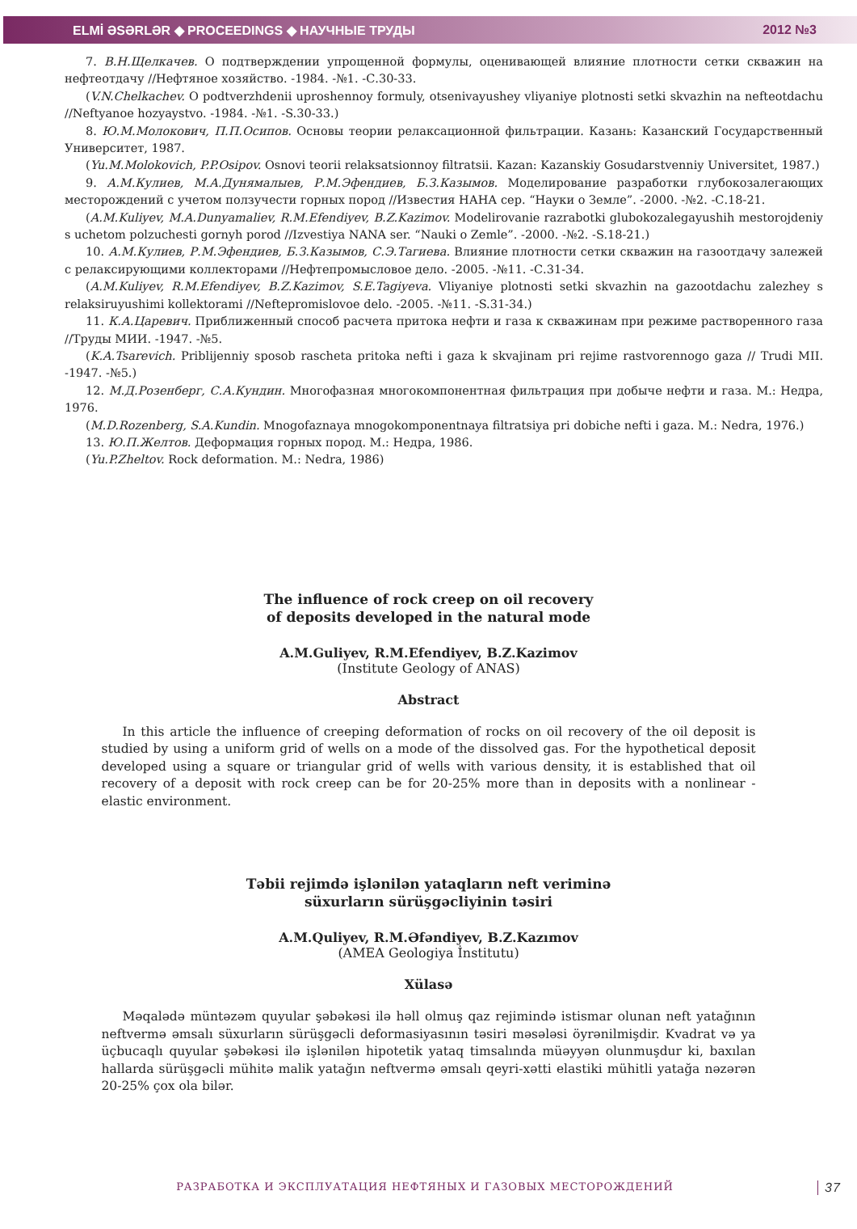ELMİ ƏSƏRLƏR ◆ PROCEEDINGS ◆ НАУЧНЫЕ ТРУДЫ 2012 №3
7. В.Н.Щелкачев. О подтверждении упрощенной формулы, оценивающей влияние плотности сетки скважин на нефтеотдачу //Нефтяное хозяйство. -1984. -№1. -С.30-33.
(V.N.Chelkachev. O podtverzhdenii uproshennoy formuly, otsenivayushey vliyaniye plotnosti setki skvazhin na nefteotdachu //Neftyanoe hozyaystvo. -1984. -№1. -S.30-33.)
8. Ю.М.Молокович, П.П.Осипов. Основы теории релаксационной фильтрации. Казань: Казанский Государственный Университет, 1987.
(Yu.M.Molokovich, P.P.Osipov. Osnovi teorii relaksatsionnoy filtratsii. Kazan: Kazanskiy Gosudarstvenniy Universitet, 1987.)
9. А.М.Кулиев, М.А.Дунямалыев, Р.М.Эфендиев, Б.З.Казымов. Моделирование разработки глубокозалегающих месторождений с учетом ползучести горных пород //Известия НАНА сер. “Науки о Земле”. -2000. -№2. -С.18-21.
(A.M.Kuliyev, M.A.Dunyamaliev, R.M.Efendiyev, B.Z.Kazimov. Modelirovanie razrabotki glubokozalegayushih mestorojdeniy s uchetom polzuchesti gornyh porod //Izvestiya NANA ser. “Nauki o Zemle”. -2000. -№2. -S.18-21.)
10. А.М.Кулиев, Р.М.Эфендиев, Б.З.Казымов, С.Э.Тагиева. Влияние плотности сетки скважин на газоотдачу залежей с релаксирующими коллекторами //Нефтепромысловое дело. -2005. -№11. -С.31-34.
(A.M.Kuliyev, R.M.Efendiyev, B.Z.Kazimov, S.E.Tagiyeva. Vliyaniye plotnosti setki skvazhin na gazootdachu zalezhey s relaksiruyushimi kollektorami //Neftepromislovoe delo. -2005. -№11. -S.31-34.)
11. К.А.Царевич. Приближенный способ расчета притока нефти и газа к скважинам при режиме растворенного газа //Труды МИИ. -1947. -№5.
(K.A.Tsarevich. Priblijenniy sposob rascheta pritoka nefti i gaza k skvajinam pri rejime rastvorennogo gaza // Trudi MII. -1947. -№5.)
12. М.Д.Розенберг, С.А.Кундин. Многофазная многокомпонентная фильтрация при добыче нефти и газа. М.: Недра, 1976.
(M.D.Rozenberg, S.A.Kundin. Mnogofaznaya mnogokomponentnaya filtratsiya pri dobiche nefti i gaza. M.: Nedra, 1976.)
13. Ю.П.Желтов. Деформация горных пород. М.: Недра, 1986.
(Yu.P.Zheltov. Rock deformation. M.: Nedra, 1986)
The influence of rock creep on oil recovery
of deposits developed in the natural mode
A.M.Guliyev, R.M.Efendiyev, B.Z.Kazimov
(Institute Geology of ANAS)
Abstract
In this article the influence of creeping deformation of rocks on oil recovery of the oil deposit is studied by using a uniform grid of wells on a mode of the dissolved gas. For the hypothetical deposit developed using a square or triangular grid of wells with various density, it is established that oil recovery of a deposit with rock creep can be for 20-25% more than in deposits with a nonlinear - elastic environment.
Təbii rejimdə işlənilən yataqların neft veriminə
süxurların sürüşgəcliyinin təsiri
A.M.Quliyev, R.M.Əfəndiyev, B.Z.Kazımov
(AMEA Geologiya İnstitutu)
Xülasə
Məqalədə müntəzəm quyular şəbəkəsi ilə həll olmuş qaz rejimində istismar olunan neft yatağının neftvermə əmsalı süxurların sürüşgəcli deformasiyasının təsiri məsələsi öyrənilmişdir. Kvadrat və ya üçbucaqlı quyular şəbəkəsi ilə işlənilən hipotetik yataq timsalında müəyyən olunmuşdur ki, baxılan hallarda sürüşgəcli mühitə malik yatağın neftvermə əmsalı qeyri-xətti elastiki mühitli yatağa nəzərən 20-25% çox ola bilər.
РАЗРАБОТКА И ЭКСПЛУАТАЦИЯ НЕФТЯНЫХ И ГАЗОВЫХ МЕСТОРОЖДЕНИЙ
37